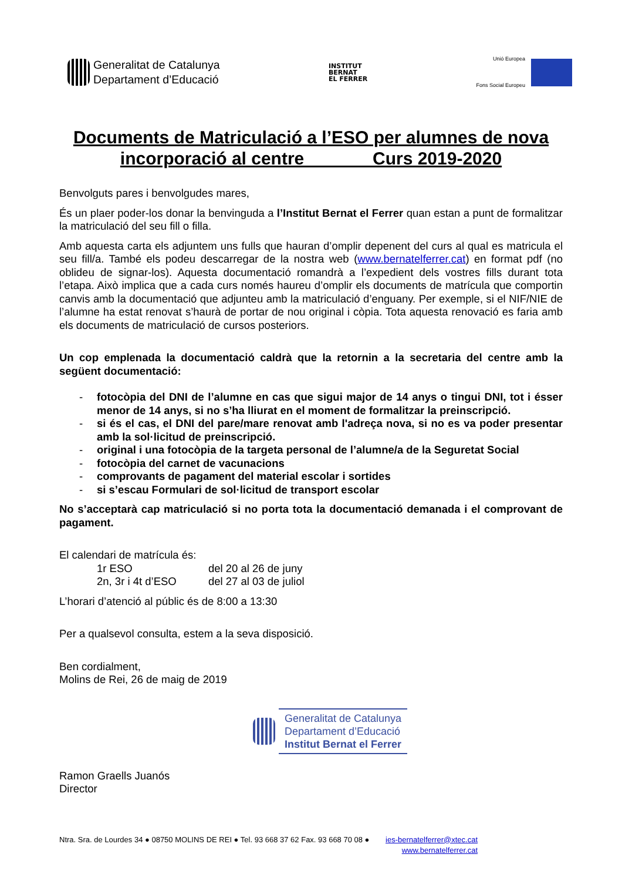Generalitat de Catalunya
Departament d’Educació
INSTITUT
BERNAT
EL FERRER
Unió Europea
Fons Social Europeu
Documents de Matriculació a l’ESO per alumnes de nova incorporació al centre Curs 2019-2020
Benvolguts pares i benvolgudes mares,
És un plaer poder-los donar la benvinguda a l’Institut Bernat el Ferrer quan estan a punt de formalitzar la matriculació del seu fill o filla.
Amb aquesta carta els adjuntem uns fulls que hauran d’omplir depenent del curs al qual es matricula el seu fill/a. També els podeu descarregar de la nostra web (www.bernatelferrer.cat) en format pdf (no oblideu de signar-los). Aquesta documentació romandrà a l’expedient dels vostres fills durant tota l’etapa. Això implica que a cada curs només haureu d’omplir els documents de matrícula que comportin canvis amb la documentació que adjunteu amb la matriculació d’enguany. Per exemple, si el NIF/NIE de l’alumne ha estat renovat s’haurà de portar de nou original i còpia. Tota aquesta renovació es faria amb els documents de matriculació de cursos posteriors.
Un cop emplenada la documentació caldrà que la retornin a la secretaria del centre amb la següent documentació:
- fotocòpia del DNI de l’alumne en cas que sigui major de 14 anys o tingui DNI, tot i ésser menor de 14 anys, si no s’ha lliurat en el moment de formalitzar la preinscripció.
- si és el cas, el DNI del pare/mare renovat amb l'adreça nova, si no es va poder presentar amb la sol·licitud de preinscripció.
- original i una fotocòpia de la targeta personal de l’alumne/a de la Seguretat Social
- fotocòpia del carnet de vacunacions
- comprovants de pagament del material escolar i sortides
- si s’escau Formulari de sol·licitud de transport escolar
No s’acceptarà cap matriculació si no porta tota la documentació demanada i el comprovant de pagament.
El calendari de matrícula és:
1r ESO del 20 al 26 de juny
2n, 3r i 4t d’ESO del 27 al 03 de juliol
L’horari d’atenció al públic és de 8:00 a 13:30
Per a qualsevol consulta, estem a la seva disposició.
Ben cordialment,
Molins de Rei, 26 de maig de 2019
Generalitat de Catalunya
Departament d’Educació
Institut Bernat el Ferrer
Ramon Graells Juanós
Director
Ntra. Sra. de Lourdes 34 ● 08750 MOLINS DE REI ● Tel. 93 668 37 62 Fax. 93 668 70 08 ● ies-bernatelferrer@xtec.cat
www.bernatelferrer.cat